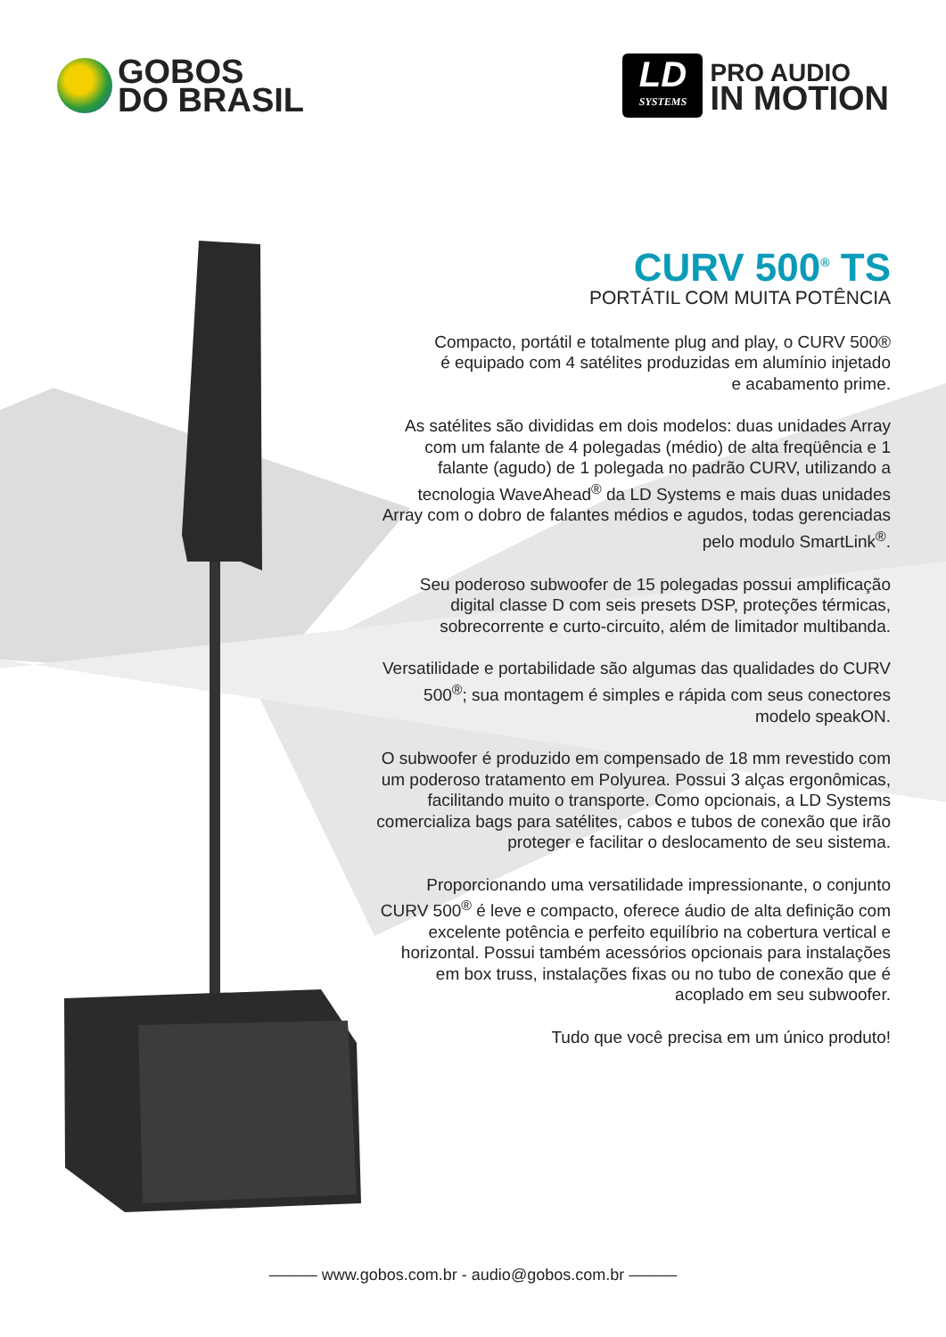GOBOS
DO BRASIL
LD
SYSTEMS
PRO AUDIO
IN MOTION
CURV 500<sup>®</sup> TS
PORTÁTIL COM MUITA POTÊNCIA
Compacto, portátil e totalmente plug and play, o CURV 500®
é equipado com 4 satélites produzidas em alumínio injetado
e acabamento prime.
As satélites são divididas em dois modelos: duas unidades Array com um falante de 4 polegadas (médio) de alta freqüência e 1 falante (agudo) de 1 polegada no padrão CURV, utilizando a tecnologia WaveAhead<sup>®</sup> da LD Systems e mais duas unidades Array com o dobro de falantes médios e agudos, todas gerenciadas pelo modulo SmartLink<sup>®</sup>.
Seu poderoso subwoofer de 15 polegadas possui amplificação digital classe D com seis presets DSP, proteções térmicas, sobrecorrente e curto-circuito, além de limitador multibanda.
Versatilidade e portabilidade são algumas das qualidades do CURV 500<sup>®</sup>; sua montagem é simples e rápida com seus conectores modelo speakON.
O subwoofer é produzido em compensado de 18 mm revestido com um poderoso tratamento em Polyurea. Possui 3 alças ergonômicas, facilitando muito o transporte. Como opcionais, a LD Systems comercializa bags para satélites, cabos e tubos de conexão que irão proteger e facilitar o deslocamento de seu sistema.
Proporcionando uma versatilidade impressionante, o conjunto CURV 500<sup>®</sup> é leve e compacto, oferece áudio de alta definição com excelente potência e perfeito equilíbrio na cobertura vertical e horizontal. Possui também acessórios opcionais para instalações em box truss, instalações fixas ou no tubo de conexão que é acoplado em seu subwoofer.
Tudo que você precisa em um único produto!
——— www.gobos.com.br - audio@gobos.com.br ———